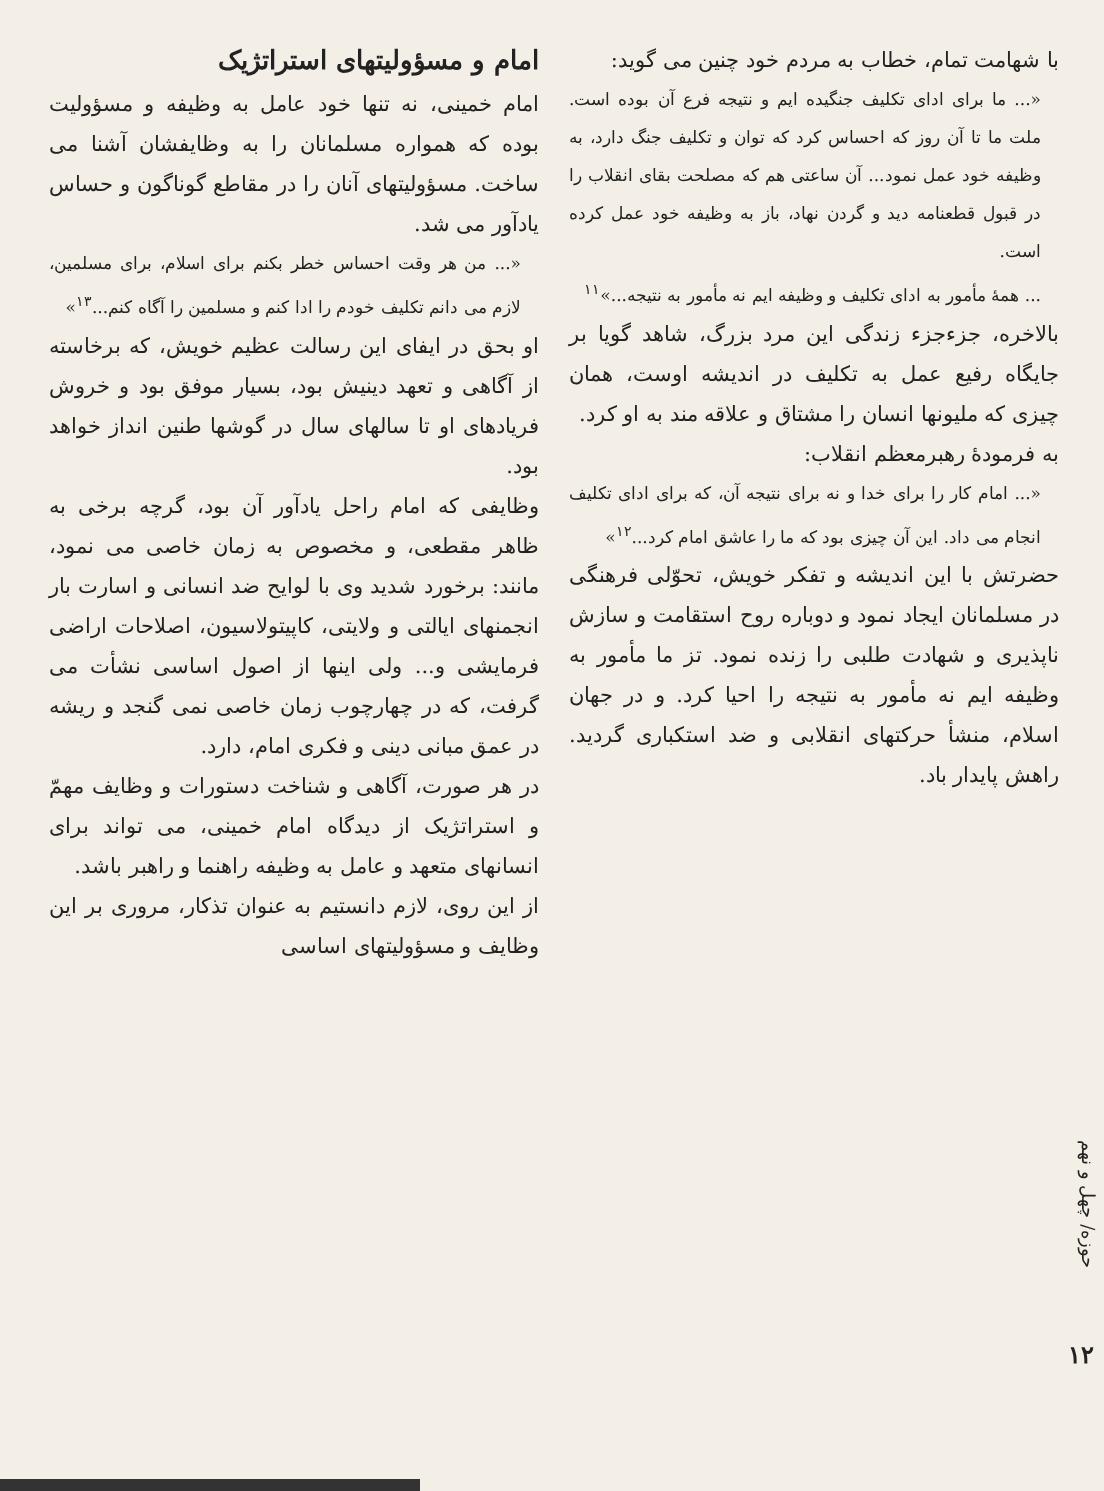با شهامت تمام، خطاب به مردم خود چنین می گوید:
«... ما برای ادای تکلیف جنگیده ایم و نتیجه فرع آن بوده است. ملت ما تا آن روز که احساس کرد که توان و تکلیف جنگ دارد، به وظیفه خود عمل نمود... آن ساعتی هم که مصلحت بقای انقلاب را در قبول قطعنامه دید و گردن نهاد، باز به وظیفه خود عمل کرده است.
... همهٔ مأمور به ادای تکلیف و وظیفه ایم نه مأمور به نتیجه...»<sup>۱۱</sup>
بالاخره، جزءجزء زندگی این مرد بزرگ، شاهد گویا بر جایگاه رفیع عمل به تکلیف در اندیشه اوست، همان چیزی که ملیونها انسان را مشتاق و علاقه مند به او کرد.
به فرمودهٔ رهبرمعظم انقلاب:
«... امام کار را برای خدا و نه برای نتیجه آن، که برای ادای تکلیف انجام می داد. این آن چیزی بود که ما را عاشق امام کرد...<sup>۱۲</sup>»
حضرتش با این اندیشه و تفکر خویش، تحوّلی فرهنگی در مسلمانان ایجاد نمود و دوباره روح استقامت و سازش ناپذیری و شهادت طلبی را زنده نمود. تز ما مأمور به وظیفه ایم نه مأمور به نتیجه را احیا کرد. و در جهان اسلام، منشأ حرکتهای انقلابی و ضد استکباری گردید. راهش پایدار باد.
امام و مسؤولیتهای استراتژیک
امام خمینی، نه تنها خود عامل به وظیفه و مسؤولیت بوده که همواره مسلمانان را به وظایفشان آشنا می ساخت. مسؤولیتهای آنان را در مقاطع گوناگون و حساس یادآور می شد.
«... من هر وقت احساس خطر بکنم برای اسلام، برای مسلمین، لازم می دانم تکلیف خودم را ادا کنم و مسلمین را آگاه کنم...<sup>۱۳</sup>»
او بحق در ایفای این رسالت عظیم خویش، که برخاسته از آگاهی و تعهد دینیش بود، بسیار موفق بود و خروش فریادهای او تا سالهای سال در گوشها طنین انداز خواهد بود.
وظایفی که امام راحل یادآور آن بود، گرچه برخی به ظاهر مقطعی، و مخصوص به زمان خاصی می نمود، مانند: برخورد شدید وی با لوایح ضد انسانی و اسارت بار انجمنهای ایالتی و ولایتی، کاپیتولاسیون، اصلاحات اراضی فرمایشی و... ولی اینها از اصول اساسی نشأت می گرفت، که در چهارچوب زمان خاصی نمی گنجد و ریشه در عمق مبانی دینی و فکری امام، دارد.
در هر صورت، آگاهی و شناخت دستورات و وظایف مهمّ و استراتژیک از دیدگاه امام خمینی، می تواند برای انسانهای متعهد و عامل به وظیفه راهنما و راهبر باشد.
از این روی، لازم دانستیم به عنوان تذکار، مروری بر این وظایف و مسؤولیتهای اساسی
حوزه/ چهل و نهم
۱۲